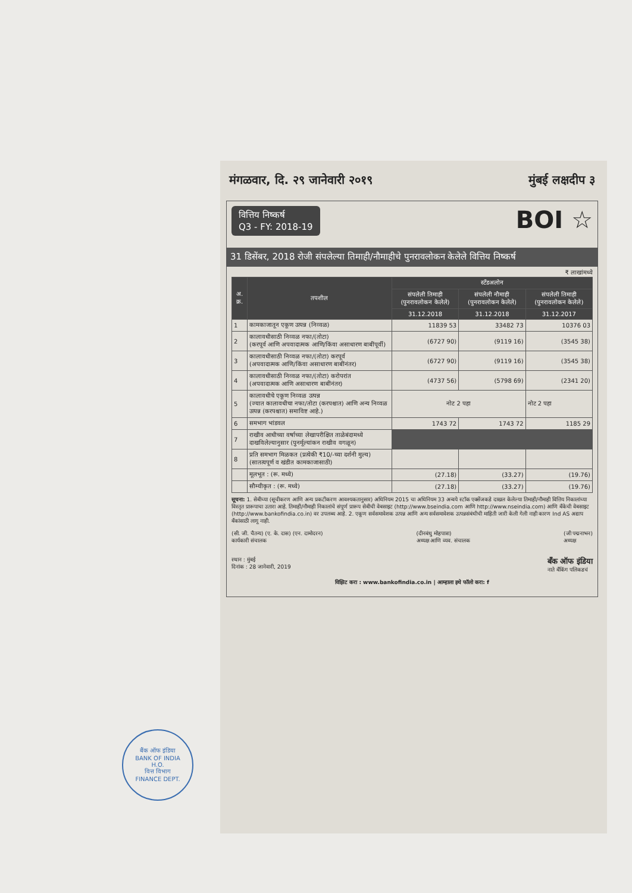मंगळवार, दि. २९ जानेवारी २०१९ मुंबई लक्षदीप ३
वित्तिय निष्कर्ष
Q3 - FY: 2018-19 BOI ☆
31 डिसेंबर, 2018 रोजी संपलेल्या तिमाही/नौमाहीचे पुनरावलोकन केलेले वित्तिय निष्कर्ष
₹ लाखांमध्ये
| अ. क्र. | तपशील | स्टॅंडअलोन | | |
| --- | --- | --- | --- | --- |
| | | संपलेली तिमाही (पुनरावलोकन केलेले) | संपलेली नौमाही (पुनरावलोकन केलेले) | संपलेली तिमाही (पुनरावलोकन केलेले) |
| | | 31.12.2018 | 31.12.2018 | 31.12.2017 |
| 1 | कामकाजातून एकूण उत्पन्न (निव्वळ) | 11839 53 | 33482 73 | 10376 03 |
| 2 | कालावधीसाठी निव्वळ नफा/(तोटा) (करपूर्व आणि अपवादात्मक आणि/किंवा असाधारण बाबींपूर्वी) | (6727 90) | (9119 16) | (3545 38) |
| 3 | कालावधीसाठी निव्वळ नफा/(तोटा) करपूर्व (अपवादात्मक आणि/किंवा असाधारण बाबींनंतर) | (6727 90) | (9119 16) | (3545 38) |
| 4 | कालावधीसाठी निव्वळ नफा/(तोटा) करोपरांत (अपवादात्मक आणि असाधारण बाबींनंतर) | (4737 56) | (5798 69) | (2341 20) |
| 5 | कालावधीचे एकूण निव्वळ उत्पन्न (ज्यात कालावधीचा नफा/तोटा (करपश्चात) आणि अन्य निव्वळ उत्पन्न (करपश्चात) समाविष्ट आहे.) | नोट 2 पहा | | नोट 2 पहा |
| 6 | समभाग भांडवल | 1743 72 | 1743 72 | 1185 29 |
| 7 | राखीव आधीच्या वर्षाच्या लेखापरीक्षित ताळेबंदामध्ये दाखविलेल्यानुसार (पुनर्मूल्यांकन राखीव वगळून) | | | |
| 8 | प्रति समभाग मिळकत (प्रत्येकी ₹10/-च्या दर्शनी मुल्य) (सातत्यपूर्ण व खंडीत कामकाजासाठी) | | | |
| | मूलभूत : (रू. मध्ये) | (27.18) | (33.27) | (19.76) |
| | सौम्यीकृत : (रू. मध्ये) | (27.18) | (33.27) | (19.76) |
सूचना: 1. सेबीच्या (सूचीकरण आणि अन्य प्रकटीकरण आवश्यकतानुसार) अधिनियम 2015 चा अधिनियम 33 अन्वये स्टॉक एक्सेंजकडे दाखल केलेल्या तिमाही/नौमाही वित्तिय निकालांच्या विस्तृत प्रारूपाचा उतारा आहे. तिमाही/नौमाही निकालांचे संपूर्ण प्रारूप सेबीची वेबसाइट (http://www.bseindia.com आणि http://www.nseindia.com) आणि बँकेची वेबसाइट (http://www.bankofindia.co.in) वर उपलब्ध आहे. 2. एकूण सर्वसमावेशक उत्पन्न आणि अन्य सर्वसमावेशक उत्पन्नसंबंधीची माहिती जारी केली गेली नाही कारण Ind AS अद्याप बँकांसाठी लागू नाही.
(सी. जी. चैतन्य) (ए. के. दास) (एन. दामोदरन)
कार्यकारी संचालक (दीनबंधु मोहपात्रा)
अध्यक्ष आणि व्यव. संचालक (जी पद्मनाभन)
अध्यक्ष
स्थान : मुंबई
दिनांक : 28 जानेवारी, 2019 बँक ऑफ इंडिया
नाते बँकिंग पलिकडचं
विझिट करा : www.bankofindia.co.in | आम्हाला इथे फॉलो करा: f
बैंक ऑफ इंडिया
BANK OF INDIA
H.O.
वित्त विभाग
FINANCE DEPT.